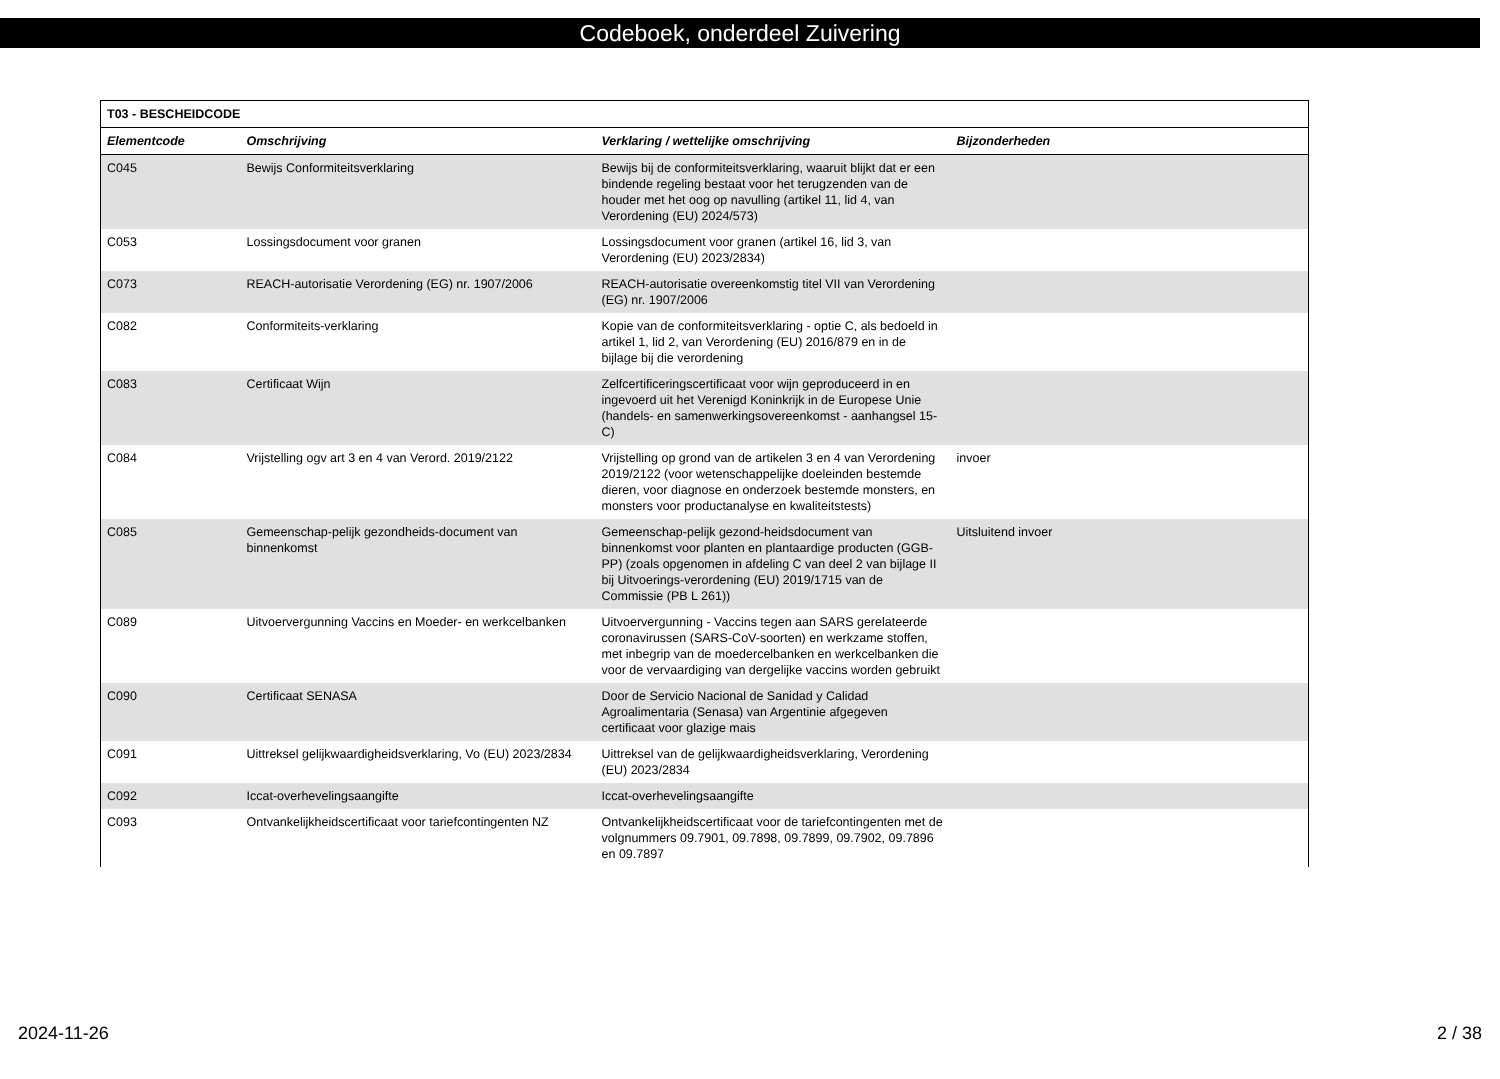Codeboek, onderdeel Zuivering
| T03 - BESCHEIDCODE | | | |
| --- | --- | --- | --- |
| Elementcode | Omschrijving | Verklaring / wettelijke omschrijving | Bijzonderheden |
| C045 | Bewijs Conformiteitsverklaring | Bewijs bij de conformiteitsverklaring, waaruit blijkt dat er een bindende regeling bestaat voor het terugzenden van de houder met het oog op navulling (artikel 11, lid 4, van Verordening (EU) 2024/573) | |
| C053 | Lossingsdocument voor granen | Lossingsdocument voor granen (artikel 16, lid 3, van Verordening (EU) 2023/2834) | |
| C073 | REACH-autorisatie Verordening (EG) nr. 1907/2006 | REACH-autorisatie overeenkomstig titel VII van Verordening (EG) nr. 1907/2006 | |
| C082 | Conformiteits-verklaring | Kopie van de conformiteitsverklaring - optie C, als bedoeld in artikel 1, lid 2, van Verordening (EU) 2016/879 en in de bijlage bij die verordening | |
| C083 | Certificaat Wijn | Zelfcertificeringscertificaat voor wijn geproduceerd in en ingevoerd uit het Verenigd Koninkrijk in de Europese Unie (handels- en samenwerkingsovereenkomst - aanhangsel 15-C) | |
| C084 | Vrijstelling ogv art 3 en 4 van Verord. 2019/2122 | Vrijstelling op grond van de artikelen 3 en 4 van Verordening 2019/2122 (voor wetenschappelijke doeleinden bestemde dieren, voor diagnose en onderzoek bestemde monsters, en monsters voor productanalyse en kwaliteitstests) | invoer |
| C085 | Gemeenschap-pelijk gezondheids-document van binnenkomst | Gemeenschap-pelijk gezond-heidsdocument van binnenkomst voor planten en plantaardige producten (GGB-PP) (zoals opgenomen in afdeling C van deel 2 van bijlage II bij Uitvoerings-verordening (EU) 2019/1715 van de Commissie (PB L 261)) | Uitsluitend invoer |
| C089 | Uitvoervergunning Vaccins en Moeder- en werkcelbanken | Uitvoervergunning - Vaccins tegen aan SARS gerelateerde coronavirussen (SARS-CoV-soorten) en werkzame stoffen, met inbegrip van de moedercelbanken en werkcelbanken die voor de vervaardiging van dergelijke vaccins worden gebruikt | |
| C090 | Certificaat SENASA | Door de Servicio Nacional de Sanidad y Calidad Agroalimentaria (Senasa) van Argentinie afgegeven certificaat voor glazige mais | |
| C091 | Uittreksel gelijkwaardigheidsverklaring, Vo (EU) 2023/2834 | Uittreksel van de gelijkwaardigheidsverklaring, Verordening (EU) 2023/2834 | |
| C092 | Iccat-overhevelingsaangifte | Iccat-overhevelingsaangifte | |
| C093 | Ontvankelijkheidscertificaat voor tariefcontingenten NZ | Ontvankelijkheidscertificaat voor de tariefcontingenten met de volgnummers 09.7901, 09.7898, 09.7899, 09.7902, 09.7896 en 09.7897 | |
2024-11-26 2 / 38